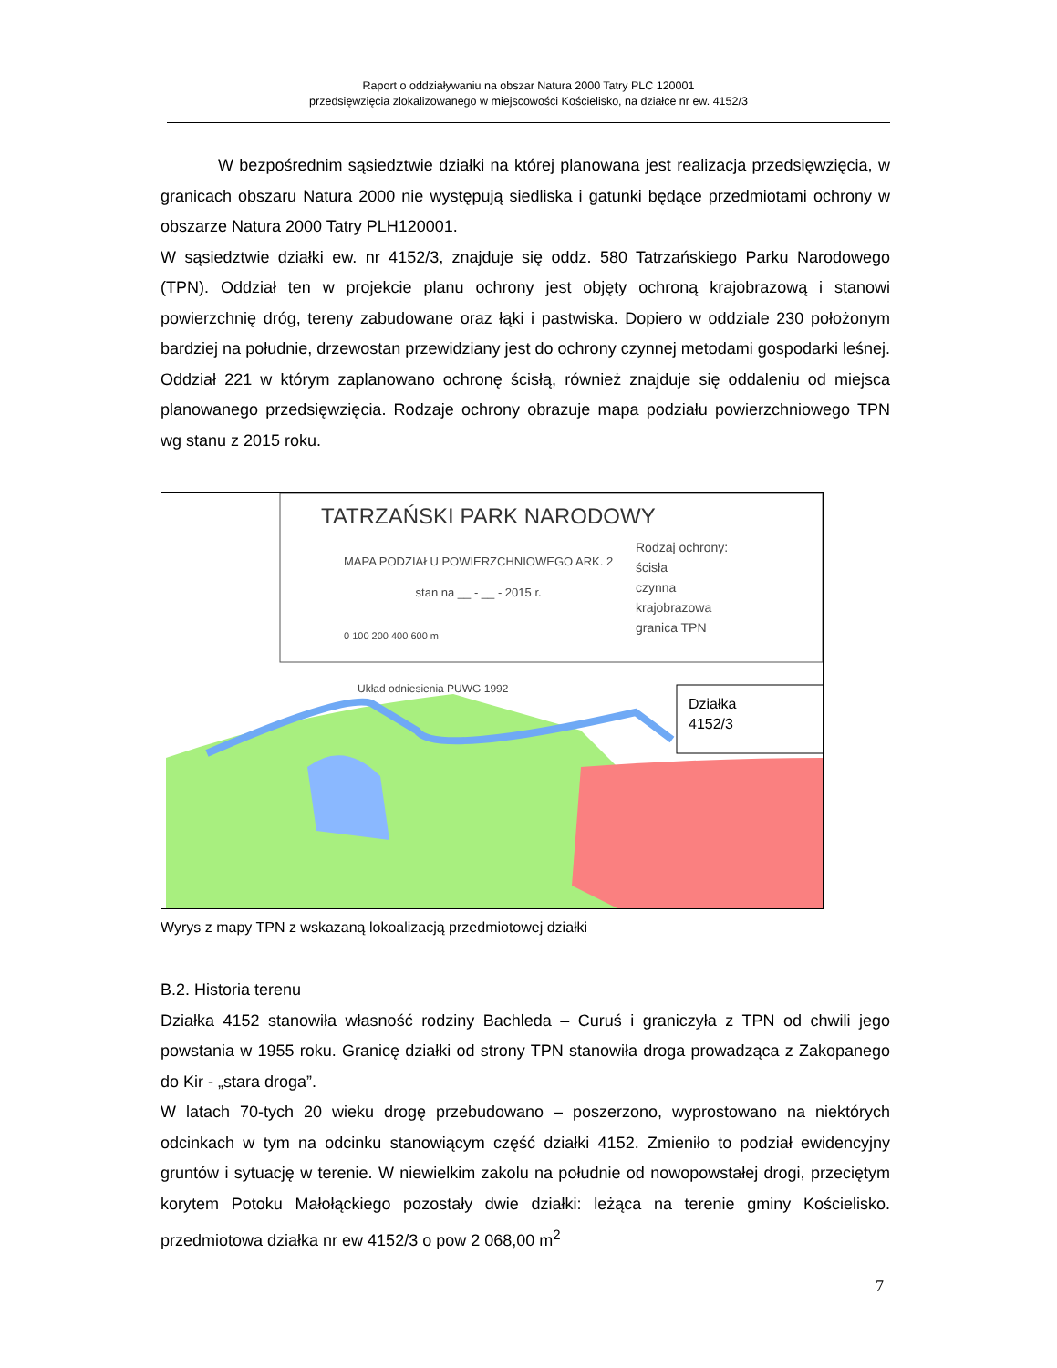Raport o oddziaływaniu na obszar Natura 2000 Tatry PLC 120001
przedsięwzięcia zlokalizowanego w miejscowości Kościelisko, na działce nr ew. 4152/3
W bezpośrednim sąsiedztwie działki na której planowana jest realizacja przedsięwzięcia, w granicach obszaru Natura 2000 nie występują siedliska i gatunki będące przedmiotami ochrony w obszarze Natura 2000 Tatry PLH120001.
W sąsiedztwie działki ew. nr 4152/3, znajduje się oddz. 580 Tatrzańskiego Parku Narodowego (TPN). Oddział ten w projekcie planu ochrony jest objęty ochroną krajobrazową i stanowi powierzchnię dróg, tereny zabudowane oraz łąki i pastwiska. Dopiero w oddziale 230 położonym bardziej na południe, drzewostan przewidziany jest do ochrony czynnej metodami gospodarki leśnej. Oddział 221 w którym zaplanowano ochronę ścisłą, również znajduje się oddaleniu od miejsca planowanego przedsięwzięcia. Rodzaje ochrony obrazuje mapa podziału powierzchniowego TPN wg stanu z 2015 roku.
TATRZAŃSKI PARK NARODOWY
MAPA PODZIAŁU POWIERZCHNIOWEGO ARK. 2
stan na __ - __ - 2015 r.
0 100 200 400 600 m
Układ odniesienia PUWG 1992
Rodzaj ochrony:
ścisła
czynna
krajobrazowa
granica TPN
Działka
4152/3
Wyrys z mapy TPN z wskazaną lokoalizacją przedmiotowej działki
B.2. Historia terenu
Działka 4152 stanowiła własność rodziny Bachleda – Curuś i graniczyła z TPN od chwili jego powstania w 1955 roku. Granicę działki od strony TPN stanowiła droga prowadząca z Zakopanego do Kir - „stara droga”.
W latach 70-tych 20 wieku drogę przebudowano – poszerzono, wyprostowano na niektórych odcinkach w tym na odcinku stanowiącym część działki 4152. Zmieniło to podział ewidencyjny gruntów i sytuację w terenie. W niewielkim zakolu na południe od nowopowstałej drogi, przeciętym korytem Potoku Małołąckiego pozostały dwie działki: leżąca na terenie gminy Kościelisko. przedmiotowa działka nr ew 4152/3 o pow 2 068,00 m<sup>2</sup>
7